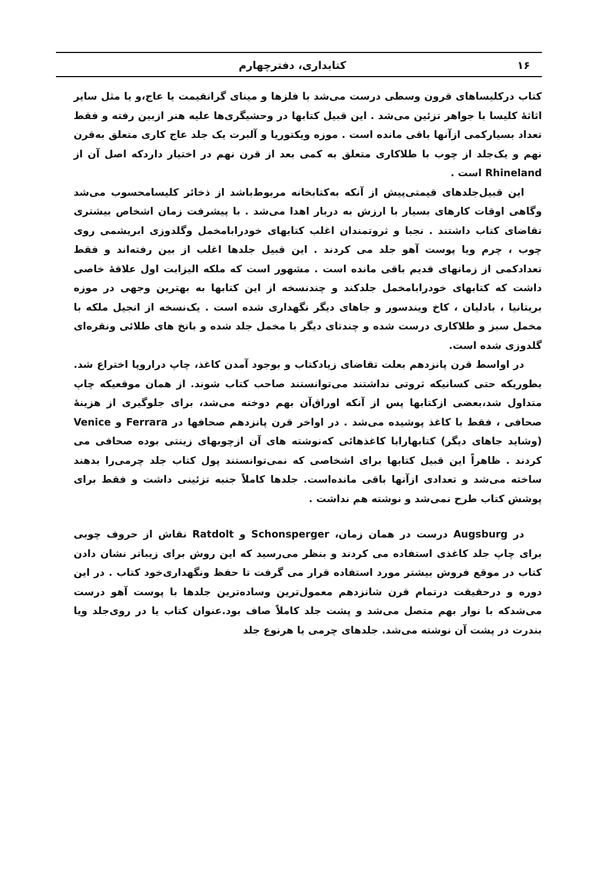۱۶ کتابداری، دفترچهارم
کتاب درکلیساهای قرون وسطی درست می‌شد با فلزها و مینای گرانقیمت یا عاج،و یا مثل سایر اثاثهٔ کلیسا با جواهر تزئین می‌شد . این قبیل کتابها در وحشیگری‌ها علیه هنر ازبین رفته و فقط تعداد بسیارکمی ازآنها باقی مانده است . موزه ویکتوریا و آلبرت یک جلد عاج کاری متعلق به‌قرن نهم و یک‌جلد از چوب با طلاکاری متعلق به کمی بعد از قرن نهم در اختیار داردکه اصل آن از Rhineland است .
این قبیل‌جلدهای قیمتی‌پیش از آنکه به‌کتابخانه مربوط‌باشد از ذخائر کلیسامحسوب می‌شد وگاهی اوقات کارهای بسیار با ارزش به دربار اهدا می‌شد . با پیشرفت زمان اشخاص بیشتری تقاضای کتاب داشتند . نجبا و ثروتمندان اغلب کتابهای خودرابامخمل وگلدوزی ابریشمی روی چوب ، چرم ویا پوست آهو جلد می کردند . این قبیل جلدها اغلب از بین رفته‌اند و فقط تعدادکمی از زمانهای قدیم باقی مانده است . مشهور است که ملکه الیزابت اول علاقهٔ خاصی داشت که کتابهای خودرابامخمل جلدکند و چندنسخه از این کتابها به بهترین وجهی در موزه بریتانیا ، بادلیان ، کاخ ویندسور و جاهای دیگر نگهداری شده است . یک‌نسخه از انجیل ملکه با مخمل سبز و طلاکاری درست شده و چندتای دیگر با مخمل جلد شده و بانخ های طلائی ونقره‌ای گلدوزی شده است.
در اواسط قرن پانزدهم بعلت تقاضای زیادکتاب و بوجود آمدن کاغذ، چاپ دراروپا اختراع شد. بطوریکه حتی کسانیکه ثروتی نداشتند می‌توانستند صاحب کتاب شوند. از همان موقعیکه چاپ متداول شد،بعضی ازکتابها پس از آنکه اوراق‌آن بهم دوخته می‌شد، برای جلوگیری از هزینهٔ صحافی ، فقط با کاغذ پوشیده می‌شد . در اواخر قرن پانزدهم صحافها در Ferrara و Venice (وشاید جاهای دیگر) کتابهارابا کاغذهائی که‌نوشته های آن ازچوبهای زینتی بوده صحافی می کردند . ظاهراً این قبیل کتابها برای اشخاصی که نمی‌توانستند پول کتاب جلد چرمی‌را بدهند ساخته می‌شد و تعدادی ازآنها باقی مانده‌است. جلدها کاملاً جنبه تزئینی داشت و فقط برای پوشش کتاب طرح نمی‌شد و نوشته هم نداشت .
در Augsburg درست در همان زمان، Schonsperger و Ratdolt نقاش از حروف چوبی برای چاپ جلد کاغذی استفاده می کردند و بنظر می‌رسید که این روش برای زیباتر نشان دادن کتاب در موقع فروش بیشتر مورد استفاده قرار می گرفت تا حفظ ونگهداری‌خود کتاب . در این دوره و درحقیقت درتمام قرن شانزدهم معمول‌ترین وساده‌ترین جلدها با پوست آهو درست می‌شدکه با نوار بهم متصل می‌شد و پشت جلد کاملاً صاف بود.عنوان کتاب یا در روی‌جلد ویا بندرت در پشت آن نوشته می‌شد. جلدهای چرمی یا هرنوع جلد